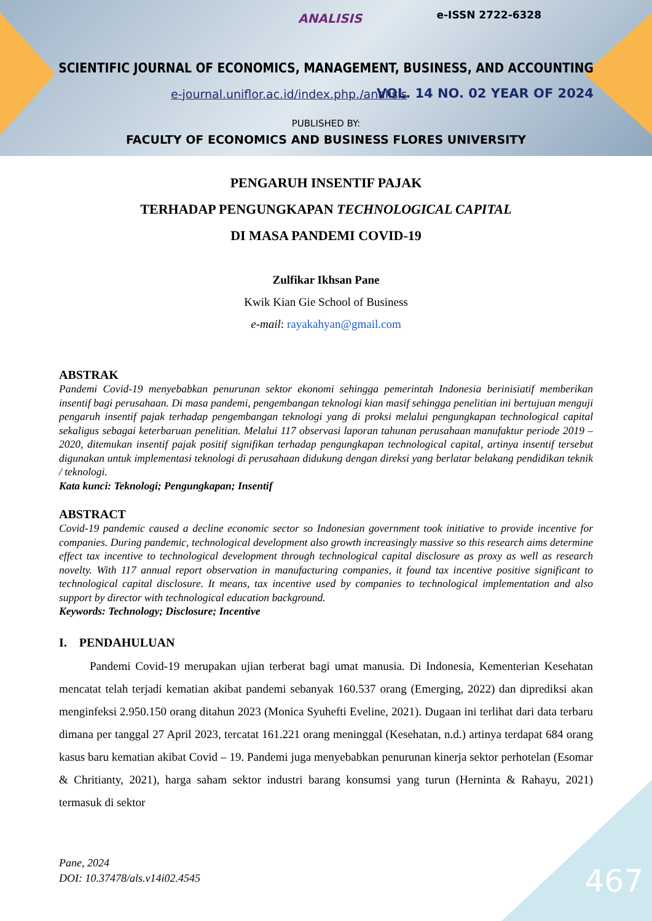ANALISIS e-ISSN 2722-6328
SCIENTIFIC JOURNAL OF ECONOMICS, MANAGEMENT, BUSINESS, AND ACCOUNTING
e-journal.uniflor.ac.id/index.php./analisis
VOL. 14 NO. 02 YEAR OF 2024
PUBLISHED BY:
FACULTY OF ECONOMICS AND BUSINESS FLORES UNIVERSITY
PENGARUH INSENTIF PAJAK
TERHADAP PENGUNGKAPAN TECHNOLOGICAL CAPITAL
DI MASA PANDEMI COVID-19
Zulfikar Ikhsan Pane
Kwik Kian Gie School of Business
e-mail: rayakahyan@gmail.com
ABSTRAK
Pandemi Covid-19 menyebabkan penurunan sektor ekonomi sehingga pemerintah Indonesia berinisiatif memberikan insentif bagi perusahaan. Di masa pandemi, pengembangan teknologi kian masif sehingga penelitian ini bertujuan menguji pengaruh insentif pajak terhadap pengembangan teknologi yang di proksi melalui pengungkapan technological capital sekaligus sebagai keterbaruan penelitian. Melalui 117 observasi laporan tahunan perusahaan manufaktur periode 2019 – 2020, ditemukan insentif pajak positif signifikan terhadap pengungkapan technological capital, artinya insentif tersebut digunakan untuk implementasi teknologi di perusahaan didukung dengan direksi yang berlatar belakang pendidikan teknik / teknologi.
Kata kunci: Teknologi; Pengungkapan; Insentif
ABSTRACT
Covid-19 pandemic caused a decline economic sector so Indonesian government took initiative to provide incentive for companies. During pandemic, technological development also growth increasingly massive so this research aims determine effect tax incentive to technological development through technological capital disclosure as proxy as well as research novelty. With 117 annual report observation in manufacturing companies, it found tax incentive positive significant to technological capital disclosure. It means, tax incentive used by companies to technological implementation and also support by director with technological education background.
Keywords: Technology; Disclosure; Incentive
I. PENDAHULUAN
Pandemi Covid-19 merupakan ujian terberat bagi umat manusia. Di Indonesia, Kementerian Kesehatan mencatat telah terjadi kematian akibat pandemi sebanyak 160.537 orang (Emerging, 2022) dan diprediksi akan menginfeksi 2.950.150 orang ditahun 2023 (Monica Syuhefti Eveline, 2021). Dugaan ini terlihat dari data terbaru dimana per tanggal 27 April 2023, tercatat 161.221 orang meninggal (Kesehatan, n.d.) artinya terdapat 684 orang kasus baru kematian akibat Covid – 19. Pandemi juga menyebabkan penurunan kinerja sektor perhotelan (Esomar & Chritianty, 2021), harga saham sektor industri barang konsumsi yang turun (Herninta & Rahayu, 2021) termasuk di sektor
Pane, 2024
DOI: 10.37478/als.v14i02.4545
467